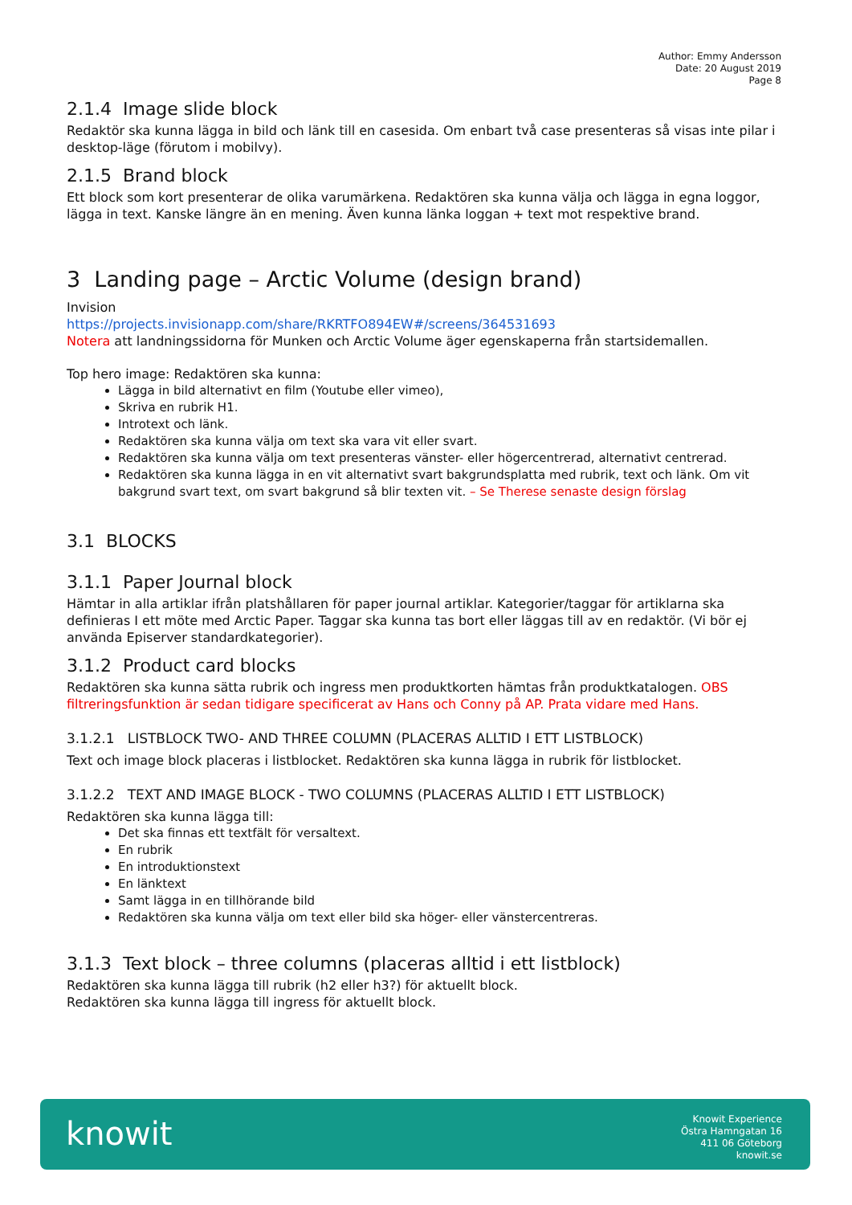Author: Emmy Andersson
Date: 20 August 2019
Page 8
2.1.4 Image slide block
Redaktör ska kunna lägga in bild och länk till en casesida. Om enbart två case presenteras så visas inte pilar i desktop-läge (förutom i mobilvy).
2.1.5 Brand block
Ett block som kort presenterar de olika varumärkena. Redaktören ska kunna välja och lägga in egna loggor, lägga in text. Kanske längre än en mening. Även kunna länka loggan + text mot respektive brand.
3 Landing page – Arctic Volume (design brand)
Invision
https://projects.invisionapp.com/share/RKRTFO894EW#/screens/364531693
Notera att landningssidorna för Munken och Arctic Volume äger egenskaperna från startsidemallen.
Top hero image: Redaktören ska kunna:
Lägga in bild alternativt en film (Youtube eller vimeo),
Skriva en rubrik H1.
Introtext och länk.
Redaktören ska kunna välja om text ska vara vit eller svart.
Redaktören ska kunna välja om text presenteras vänster- eller högercentrerad, alternativt centrerad.
Redaktören ska kunna lägga in en vit alternativt svart bakgrundsplatta med rubrik, text och länk. Om vit bakgrund svart text, om svart bakgrund så blir texten vit. – Se Therese senaste design förslag
3.1 BLOCKS
3.1.1 Paper Journal block
Hämtar in alla artiklar ifrån platshållaren för paper journal artiklar. Kategorier/taggar för artiklarna ska definieras I ett möte med Arctic Paper. Taggar ska kunna tas bort eller läggas till av en redaktör. (Vi bör ej använda Episerver standardkategorier).
3.1.2 Product card blocks
Redaktören ska kunna sätta rubrik och ingress men produktkorten hämtas från produktkatalogen. OBS filtreringsfunktion är sedan tidigare specificerat av Hans och Conny på AP. Prata vidare med Hans.
3.1.2.1 LISTBLOCK TWO- AND THREE COLUMN (PLACERAS ALLTID I ETT LISTBLOCK)
Text och image block placeras i listblocket. Redaktören ska kunna lägga in rubrik för listblocket.
3.1.2.2 TEXT AND IMAGE BLOCK - TWO COLUMNS (PLACERAS ALLTID I ETT LISTBLOCK)
Redaktören ska kunna lägga till:
Det ska finnas ett textfält för versaltext.
En rubrik
En introduktionstext
En länktext
Samt lägga in en tillhörande bild
Redaktören ska kunna välja om text eller bild ska höger- eller vänstercentreras.
3.1.3 Text block – three columns (placeras alltid i ett listblock)
Redaktören ska kunna lägga till rubrik (h2 eller h3?) för aktuellt block.
Redaktören ska kunna lägga till ingress för aktuellt block.
knowit
Knowit Experience
Östra Hamngatan 16
411 06 Göteborg
knowit.se